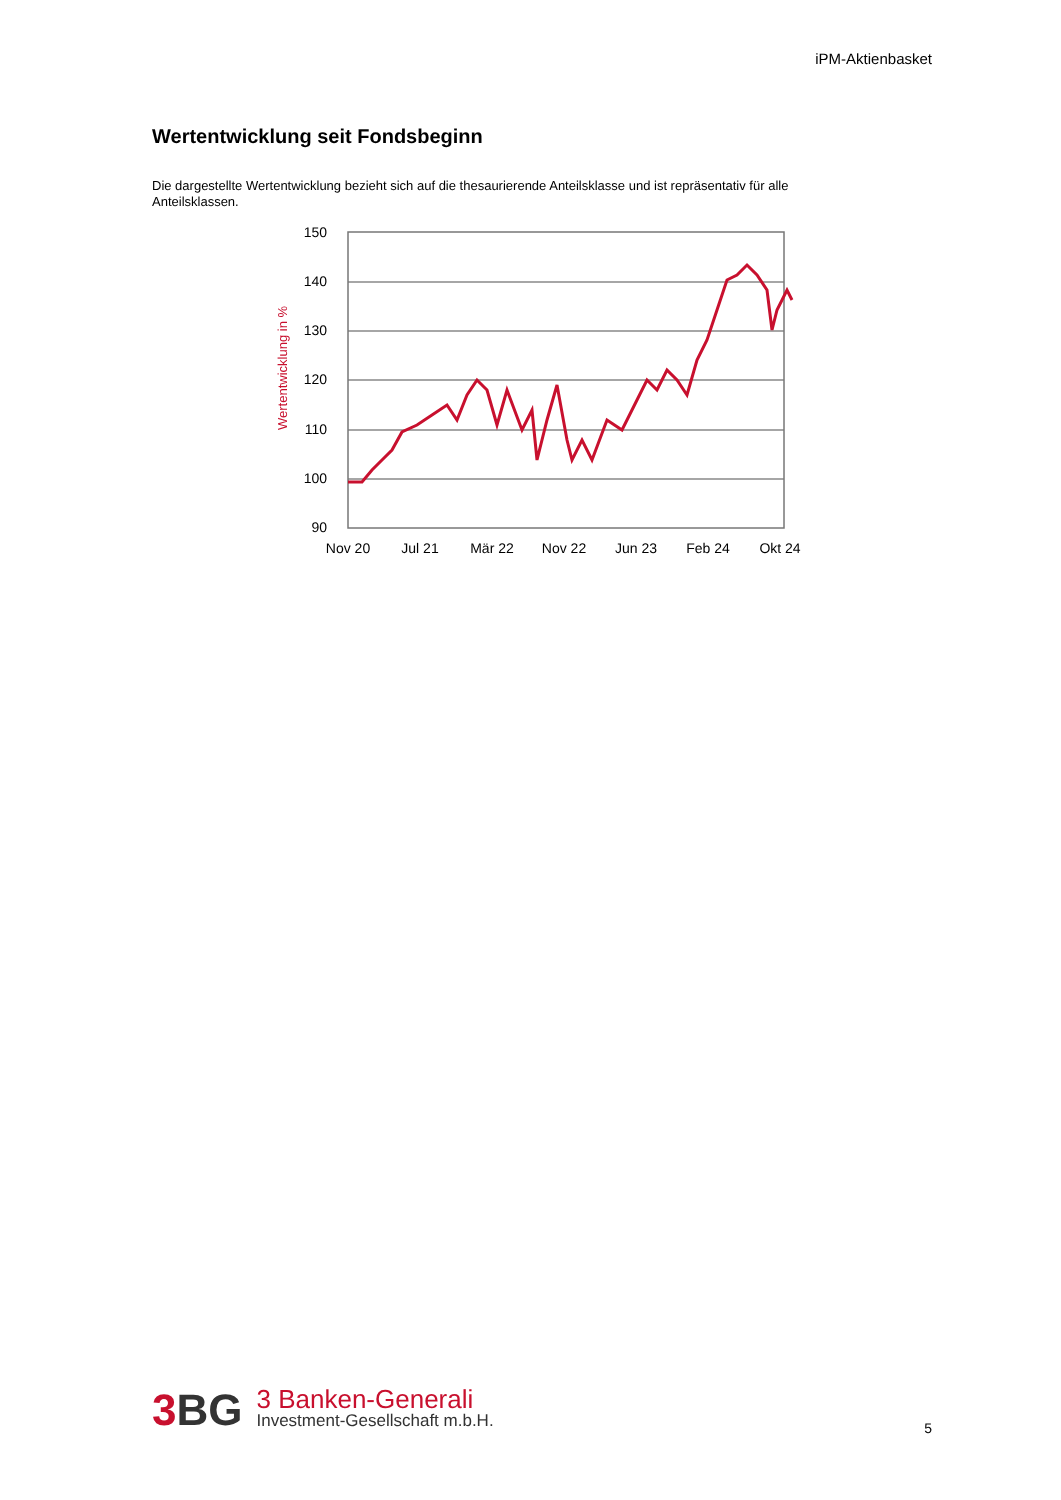iPM-Aktienbasket
Wertentwicklung seit Fondsbeginn
Die dargestellte Wertentwicklung bezieht sich auf die thesaurierende Anteilsklasse und ist repräsentativ für alle Anteilsklassen.
Wertentwicklung in %
150
140
130
120
110
100
90
Nov 20
Jul 21
Mär 22
Nov 22
Jun 23
Feb 24
Okt 24
3 BG
3 Banken-Generali
Investment-Gesellschaft m.b.H.
5